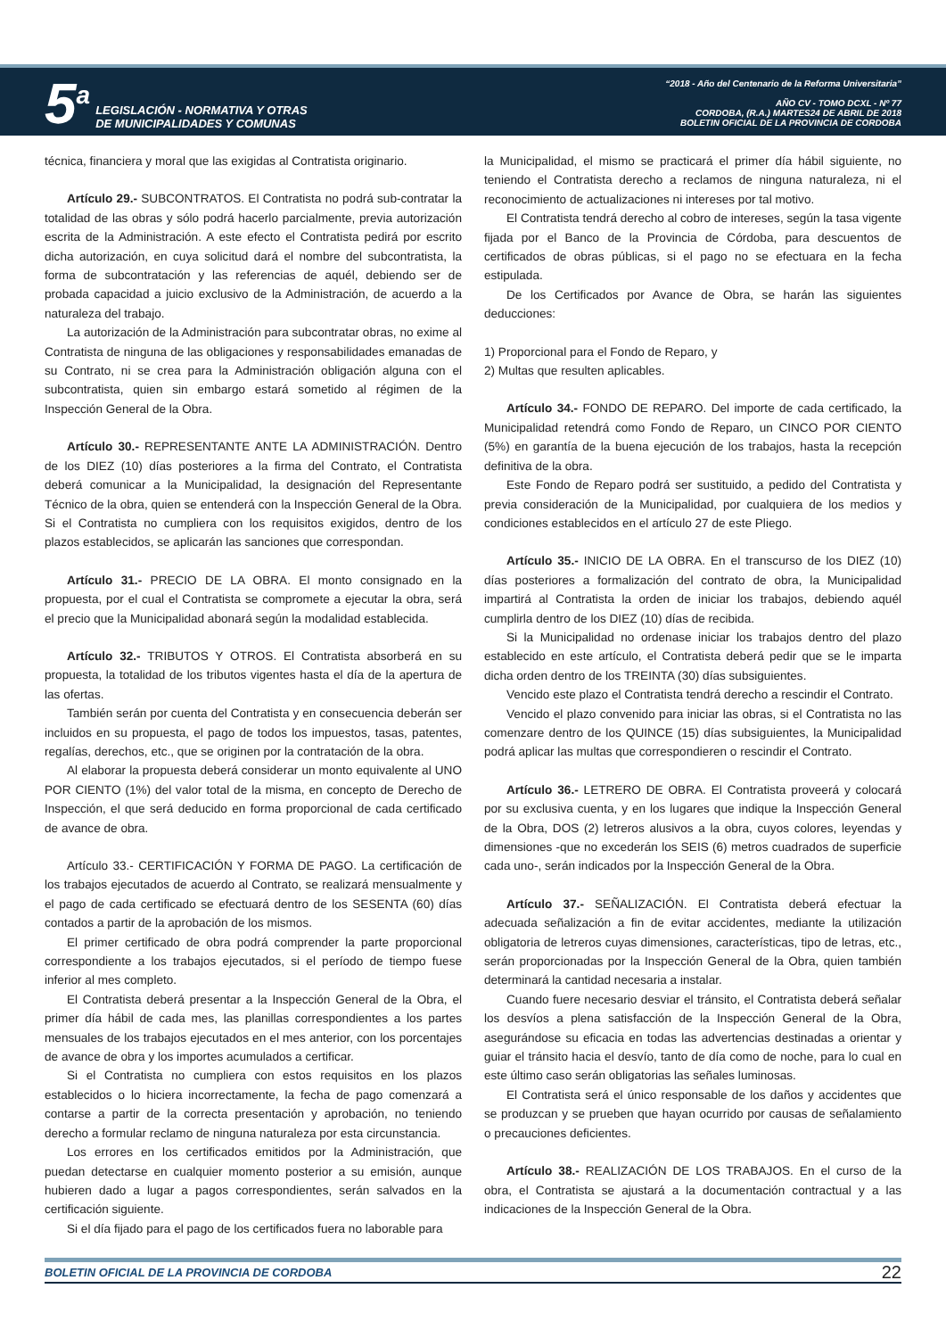5<sup>a</sup>
LEGISLACIÓN - NORMATIVA Y OTRAS
DE MUNICIPALIDADES Y COMUNAS
“2018 - Año del Centenario de la Reforma Universitaria”
AÑO CV - TOMO DCXL - Nº 77
CORDOBA, (R.A.) MARTES24 DE ABRIL DE 2018
BOLETIN OFICIAL DE LA PROVINCIA DE CORDOBA
técnica, financiera y moral que las exigidas al Contratista originario.
Artículo 29.- SUBCONTRATOS. El Contratista no podrá sub-contratar la totalidad de las obras y sólo podrá hacerlo parcialmente, previa autorización escrita de la Administración. A este efecto el Contratista pedirá por escrito dicha autorización, en cuya solicitud dará el nombre del subcontratista, la forma de subcontratación y las referencias de aquél, debiendo ser de probada capacidad a juicio exclusivo de la Administración, de acuerdo a la naturaleza del trabajo.
La autorización de la Administración para subcontratar obras, no exime al Contratista de ninguna de las obligaciones y responsabilidades emanadas de su Contrato, ni se crea para la Administración obligación alguna con el subcontratista, quien sin embargo estará sometido al régimen de la Inspección General de la Obra.
Artículo 30.- REPRESENTANTE ANTE LA ADMINISTRACIÓN. Dentro de los DIEZ (10) días posteriores a la firma del Contrato, el Contratista deberá comunicar a la Municipalidad, la designación del Representante Técnico de la obra, quien se entenderá con la Inspección General de la Obra. Si el Contratista no cumpliera con los requisitos exigidos, dentro de los plazos establecidos, se aplicarán las sanciones que correspondan.
Artículo 31.- PRECIO DE LA OBRA. El monto consignado en la propuesta, por el cual el Contratista se compromete a ejecutar la obra, será el precio que la Municipalidad abonará según la modalidad establecida.
Artículo 32.- TRIBUTOS Y OTROS. El Contratista absorberá en su propuesta, la totalidad de los tributos vigentes hasta el día de la apertura de las ofertas.
También serán por cuenta del Contratista y en consecuencia deberán ser incluidos en su propuesta, el pago de todos los impuestos, tasas, patentes, regalías, derechos, etc., que se originen por la contratación de la obra.
Al elaborar la propuesta deberá considerar un monto equivalente al UNO POR CIENTO (1%) del valor total de la misma, en concepto de Derecho de Inspección, el que será deducido en forma proporcional de cada certificado de avance de obra.
Artículo 33.- CERTIFICACIÓN Y FORMA DE PAGO. La certificación de los trabajos ejecutados de acuerdo al Contrato, se realizará mensualmente y el pago de cada certificado se efectuará dentro de los SESENTA (60) días contados a partir de la aprobación de los mismos.
El primer certificado de obra podrá comprender la parte proporcional correspondiente a los trabajos ejecutados, si el período de tiempo fuese inferior al mes completo.
El Contratista deberá presentar a la Inspección General de la Obra, el primer día hábil de cada mes, las planillas correspondientes a los partes mensuales de los trabajos ejecutados en el mes anterior, con los porcentajes de avance de obra y los importes acumulados a certificar.
Si el Contratista no cumpliera con estos requisitos en los plazos establecidos o lo hiciera incorrectamente, la fecha de pago comenzará a contarse a partir de la correcta presentación y aprobación, no teniendo derecho a formular reclamo de ninguna naturaleza por esta circunstancia.
Los errores en los certificados emitidos por la Administración, que puedan detectarse en cualquier momento posterior a su emisión, aunque hubieren dado a lugar a pagos correspondientes, serán salvados en la certificación siguiente.
Si el día fijado para el pago de los certificados fuera no laborable para
la Municipalidad, el mismo se practicará el primer día hábil siguiente, no teniendo el Contratista derecho a reclamos de ninguna naturaleza, ni el reconocimiento de actualizaciones ni intereses por tal motivo.
El Contratista tendrá derecho al cobro de intereses, según la tasa vigente fijada por el Banco de la Provincia de Córdoba, para descuentos de certificados de obras públicas, si el pago no se efectuara en la fecha estipulada.
De los Certificados por Avance de Obra, se harán las siguientes deducciones:
1) Proporcional para el Fondo de Reparo, y
2) Multas que resulten aplicables.
Artículo 34.- FONDO DE REPARO. Del importe de cada certificado, la Municipalidad retendrá como Fondo de Reparo, un CINCO POR CIENTO (5%) en garantía de la buena ejecución de los trabajos, hasta la recepción definitiva de la obra.
Este Fondo de Reparo podrá ser sustituido, a pedido del Contratista y previa consideración de la Municipalidad, por cualquiera de los medios y condiciones establecidos en el artículo 27 de este Pliego.
Artículo 35.- INICIO DE LA OBRA. En el transcurso de los DIEZ (10) días posteriores a formalización del contrato de obra, la Municipalidad impartirá al Contratista la orden de iniciar los trabajos, debiendo aquél cumplirla dentro de los DIEZ (10) días de recibida.
Si la Municipalidad no ordenase iniciar los trabajos dentro del plazo establecido en este artículo, el Contratista deberá pedir que se le imparta dicha orden dentro de los TREINTA (30) días subsiguientes.
Vencido este plazo el Contratista tendrá derecho a rescindir el Contrato.
Vencido el plazo convenido para iniciar las obras, si el Contratista no las comenzare dentro de los QUINCE (15) días subsiguientes, la Municipalidad podrá aplicar las multas que correspondieren o rescindir el Contrato.
Artículo 36.- LETRERO DE OBRA. El Contratista proveerá y colocará por su exclusiva cuenta, y en los lugares que indique la Inspección General de la Obra, DOS (2) letreros alusivos a la obra, cuyos colores, leyendas y dimensiones -que no excederán los SEIS (6) metros cuadrados de superficie cada uno-, serán indicados por la Inspección General de la Obra.
Artículo 37.- SEÑALIZACIÓN. El Contratista deberá efectuar la adecuada señalización a fin de evitar accidentes, mediante la utilización obligatoria de letreros cuyas dimensiones, características, tipo de letras, etc., serán proporcionadas por la Inspección General de la Obra, quien también determinará la cantidad necesaria a instalar.
Cuando fuere necesario desviar el tránsito, el Contratista deberá señalar los desvíos a plena satisfacción de la Inspección General de la Obra, asegurándose su eficacia en todas las advertencias destinadas a orientar y guiar el tránsito hacia el desvío, tanto de día como de noche, para lo cual en este último caso serán obligatorias las señales luminosas.
El Contratista será el único responsable de los daños y accidentes que se produzcan y se prueben que hayan ocurrido por causas de señalamiento o precauciones deficientes.
Artículo 38.- REALIZACIÓN DE LOS TRABAJOS. En el curso de la obra, el Contratista se ajustará a la documentación contractual y a las indicaciones de la Inspección General de la Obra.
BOLETIN OFICIAL DE LA PROVINCIA DE CORDOBA 22